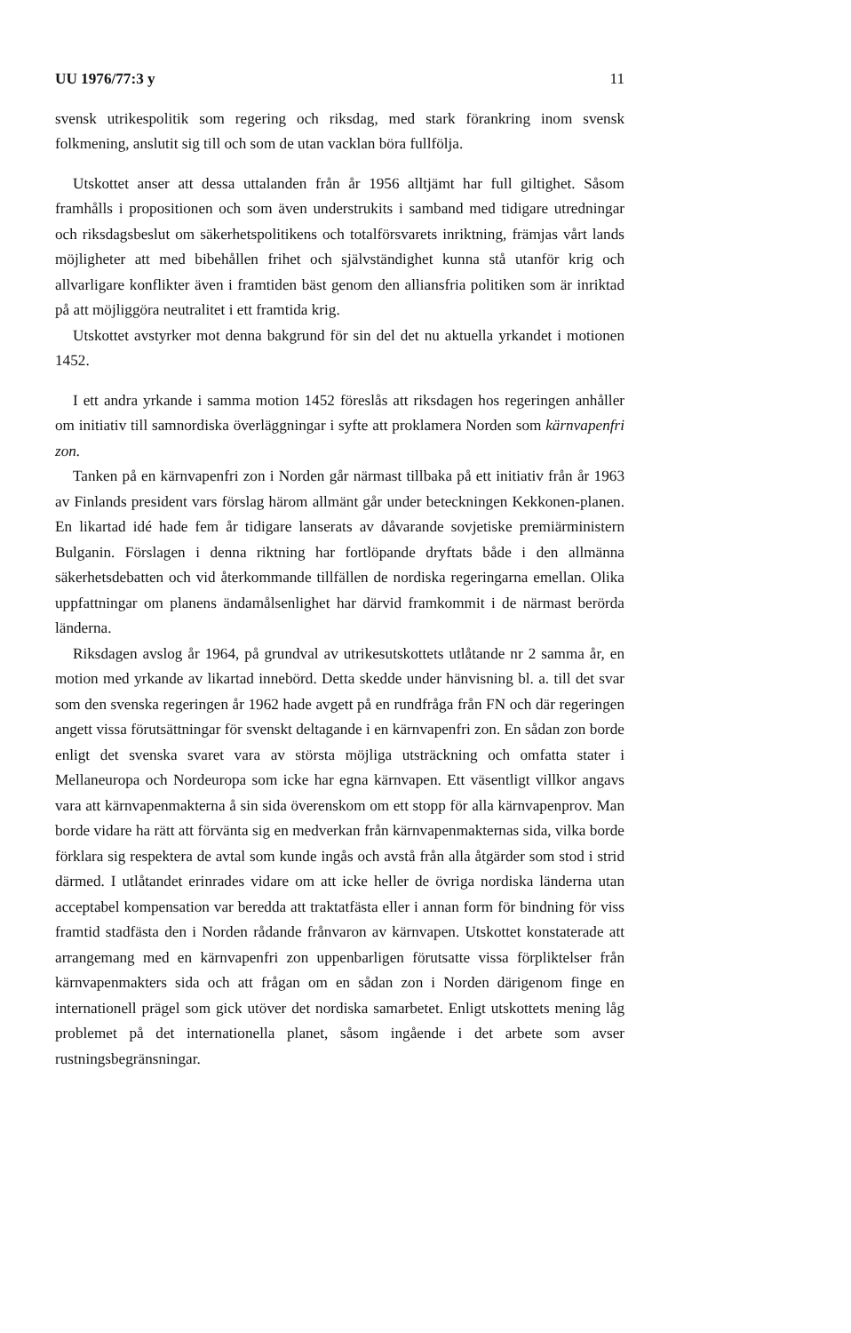UU 1976/77:3 y 11
svensk utrikespolitik som regering och riksdag, med stark förankring inom svensk folkmening, anslutit sig till och som de utan vacklan böra fullfölja.
Utskottet anser att dessa uttalanden från år 1956 alltjämt har full giltighet. Såsom framhålls i propositionen och som även understrukits i samband med tidigare utredningar och riksdagsbeslut om säkerhetspolitikens och totalförsvarets inriktning, främjas vårt lands möjligheter att med bibehållen frihet och självständighet kunna stå utanför krig och allvarligare konflikter även i framtiden bäst genom den alliansfria politiken som är inriktad på att möjliggöra neutralitet i ett framtida krig.
Utskottet avstyrker mot denna bakgrund för sin del det nu aktuella yrkandet i motionen 1452.
I ett andra yrkande i samma motion 1452 föreslås att riksdagen hos regeringen anhåller om initiativ till samnordiska överläggningar i syfte att proklamera Norden som kärnvapenfri zon.
Tanken på en kärnvapenfri zon i Norden går närmast tillbaka på ett initiativ från år 1963 av Finlands president vars förslag härom allmänt går under beteckningen Kekkonen-planen. En likartad idé hade fem år tidigare lanserats av dåvarande sovjetiske premiärministern Bulganin. Förslagen i denna riktning har fortlöpande dryftats både i den allmänna säkerhetsdebatten och vid återkommande tillfällen de nordiska regeringarna emellan. Olika uppfattningar om planens ändamålsenlighet har därvid framkommit i de närmast berörda länderna.
Riksdagen avslog år 1964, på grundval av utrikesutskottets utlåtande nr 2 samma år, en motion med yrkande av likartad innebörd. Detta skedde under hänvisning bl. a. till det svar som den svenska regeringen år 1962 hade avgett på en rundfråga från FN och där regeringen angett vissa förutsättningar för svenskt deltagande i en kärnvapenfri zon. En sådan zon borde enligt det svenska svaret vara av största möjliga utsträckning och omfatta stater i Mellaneuropa och Nordeuropa som icke har egna kärnvapen. Ett väsentligt villkor angavs vara att kärnvapenmakterna å sin sida överenskom om ett stopp för alla kärnvapenprov. Man borde vidare ha rätt att förvänta sig en medverkan från kärnvapenmakternas sida, vilka borde förklara sig respektera de avtal som kunde ingås och avstå från alla åtgärder som stod i strid därmed. I utlåtandet erinrades vidare om att icke heller de övriga nordiska länderna utan acceptabel kompensation var beredda att traktatfästa eller i annan form för bindning för viss framtid stadfästa den i Norden rådande frånvaron av kärnvapen. Utskottet konstaterade att arrangemang med en kärnvapenfri zon uppenbarligen förutsatte vissa förpliktelser från kärnvapenmakters sida och att frågan om en sådan zon i Norden därigenom finge en internationell prägel som gick utöver det nordiska samarbetet. Enligt utskottets mening låg problemet på det internationella planet, såsom ingående i det arbete som avser rustningsbegränsningar.